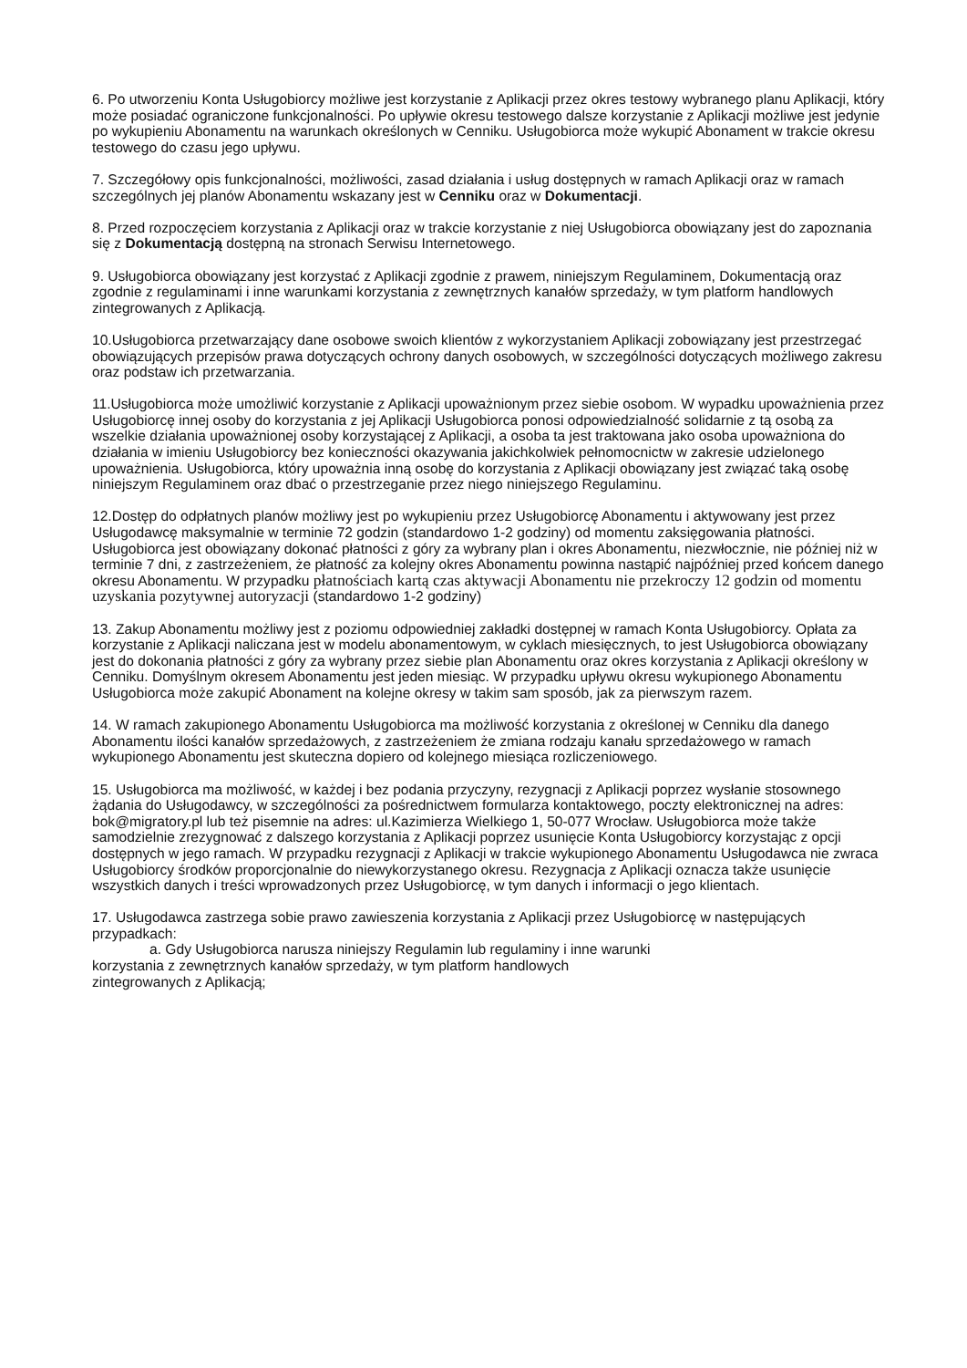6. Po utworzeniu Konta Usługobiorcy możliwe jest korzystanie z Aplikacji przez okres testowy wybranego planu Aplikacji, który może posiadać ograniczone funkcjonalności. Po upływie okresu testowego dalsze korzystanie z Aplikacji możliwe jest jedynie po wykupieniu Abonamentu na warunkach określonych w Cenniku. Usługobiorca może wykupić Abonament w trakcie okresu testowego do czasu jego upływu.
7. Szczegółowy opis funkcjonalności, możliwości, zasad działania i usług dostępnych w ramach Aplikacji oraz w ramach szczególnych jej planów Abonamentu wskazany jest w Cenniku oraz w Dokumentacji.
8. Przed rozpoczęciem korzystania z Aplikacji oraz w trakcie korzystanie z niej Usługobiorca obowiązany jest do zapoznania się z Dokumentacją dostępną na stronach Serwisu Internetowego.
9. Usługobiorca obowiązany jest korzystać z Aplikacji zgodnie z prawem, niniejszym Regulaminem, Dokumentacją oraz zgodnie z regulaminami i inne warunkami korzystania z zewnętrznych kanałów sprzedaży, w tym platform handlowych zintegrowanych z Aplikacją.
10.Usługobiorca przetwarzający dane osobowe swoich klientów z wykorzystaniem Aplikacji zobowiązany jest przestrzegać obowiązujących przepisów prawa dotyczących ochrony danych osobowych, w szczególności dotyczących możliwego zakresu oraz podstaw ich przetwarzania.
11.Usługobiorca może umożliwić korzystanie z Aplikacji upoważnionym przez siebie osobom. W wypadku upoważnienia przez Usługobiorcę innej osoby do korzystania z jej Aplikacji Usługobiorca ponosi odpowiedzialność solidarnie z tą osobą za wszelkie działania upoważnionej osoby korzystającej z Aplikacji, a osoba ta jest traktowana jako osoba upoważniona do działania w imieniu Usługobiorcy bez konieczności okazywania jakichkolwiek pełnomocnictw w zakresie udzielonego upoważnienia. Usługobiorca, który upoważnia inną osobę do korzystania z Aplikacji obowiązany jest związać taką osobę niniejszym Regulaminem oraz dbać o przestrzeganie przez niego niniejszego Regulaminu.
12.Dostęp do odpłatnych planów możliwy jest po wykupieniu przez Usługobiorcę Abonamentu i aktywowany jest przez Usługodawcę maksymalnie w terminie 72 godzin (standardowo 1-2 godziny) od momentu zaksięgowania płatności. Usługobiorca jest obowiązany dokonać płatności z góry za wybrany plan i okres Abonamentu, niezwłocznie, nie później niż w terminie 7 dni, z zastrzeżeniem, że płatność za kolejny okres Abonamentu powinna nastąpić najpóźniej przed końcem danego okresu Abonamentu. W przypadku płatnościach kartą czas aktywacji Abonamentu nie przekroczy 12 godzin od momentu uzyskania pozytywnej autoryzacji (standardowo 1-2 godziny)
13. Zakup Abonamentu możliwy jest z poziomu odpowiedniej zakładki dostępnej w ramach Konta Usługobiorcy. Opłata za korzystanie z Aplikacji naliczana jest w modelu abonamentowym, w cyklach miesięcznych, to jest Usługobiorca obowiązany jest do dokonania płatności z góry za wybrany przez siebie plan Abonamentu oraz okres korzystania z Aplikacji określony w Cenniku. Domyślnym okresem Abonamentu jest jeden miesiąc. W przypadku upływu okresu wykupionego Abonamentu Usługobiorca może zakupić Abonament na kolejne okresy w takim sam sposób, jak za pierwszym razem.
14. W ramach zakupionego Abonamentu Usługobiorca ma możliwość korzystania z określonej w Cenniku dla danego Abonamentu ilości kanałów sprzedażowych, z zastrzeżeniem że zmiana rodzaju kanału sprzedażowego w ramach wykupionego Abonamentu jest skuteczna dopiero od kolejnego miesiąca rozliczeniowego.
15. Usługobiorca ma możliwość, w każdej i bez podania przyczyny, rezygnacji z Aplikacji poprzez wysłanie stosownego żądania do Usługodawcy, w szczególności za pośrednictwem formularza kontaktowego, poczty elektronicznej na adres: bok@migratory.pl lub też pisemnie na adres: ul.Kazimierza Wielkiego 1, 50-077 Wrocław. Usługobiorca może także samodzielnie zrezygnować z dalszego korzystania z Aplikacji poprzez usunięcie Konta Usługobiorcy korzystając z opcji dostępnych w jego ramach. W przypadku rezygnacji z Aplikacji w trakcie wykupionego Abonamentu Usługodawca nie zwraca Usługobiorcy środków proporcjonalnie do niewykorzystanego okresu. Rezygnacja z Aplikacji oznacza także usunięcie wszystkich danych i treści wprowadzonych przez Usługobiorcę, w tym danych i informacji o jego klientach.
17. Usługodawca zastrzega sobie prawo zawieszenia korzystania z Aplikacji przez Usługobiorcę w następujących przypadkach:
a. Gdy Usługobiorca narusza niniejszy Regulamin lub regulaminy i inne warunki
korzystania z zewnętrznych kanałów sprzedaży, w tym platform handlowych
zintegrowanych z Aplikacją;